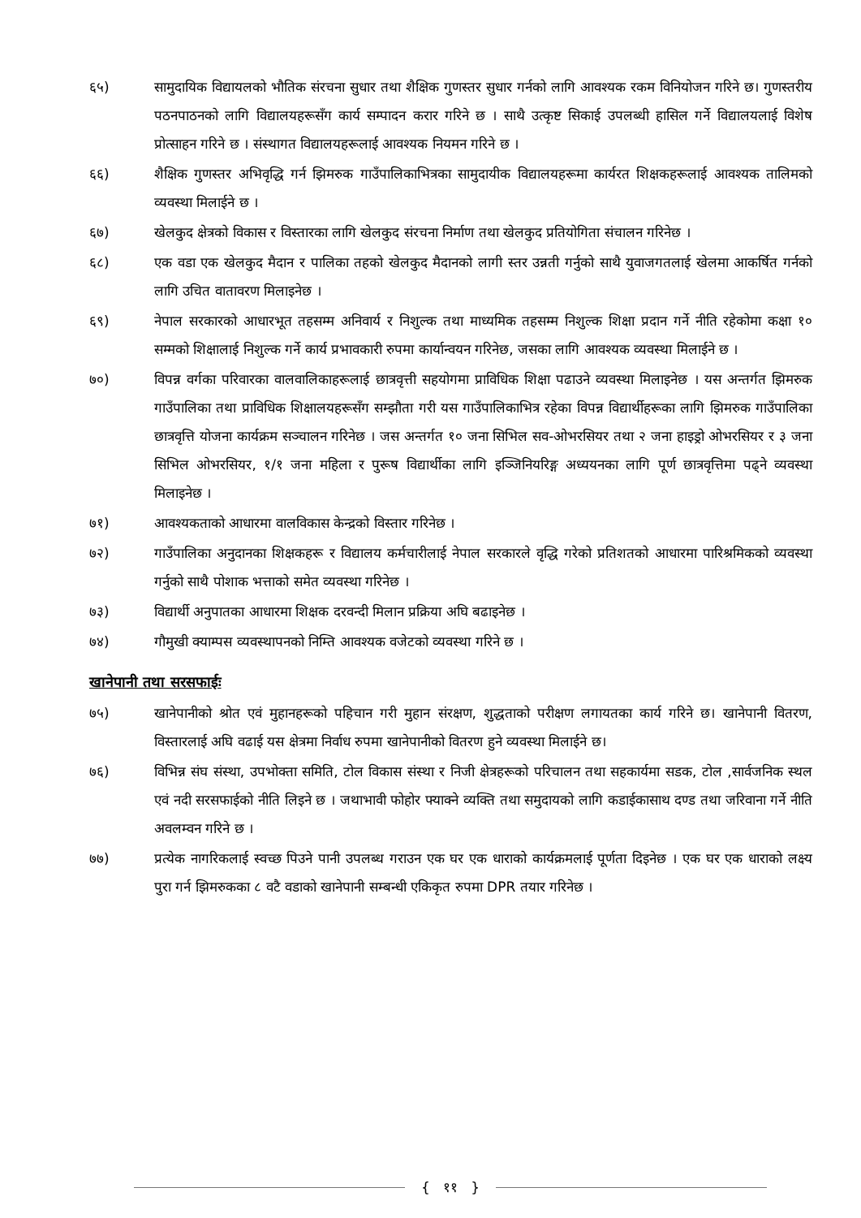६५) सामुदायिक विद्यायलको भौतिक संरचना सुधार तथा शैक्षिक गुणस्तर सुधार गर्नको लागि आवश्यक रकम विनियोजन गरिने छ। गुणस्तरीय पठनपाठनको लागि विद्यालयहरूसँग कार्य सम्पादन करार गरिने छ । साथै उत्कृष्ट सिकाई उपलब्धी हासिल गर्ने विद्यालयलाई विशेष प्रोत्साहन गरिने छ । संस्थागत विद्यालयहरूलाई आवश्यक नियमन गरिने छ ।
६६) शैक्षिक गुणस्तर अभिवृद्धि गर्न झिमरुक गाउँपालिकाभित्रका सामुदायीक विद्यालयहरूमा कार्यरत शिक्षकहरूलाई आवश्यक तालिमको व्यवस्था मिलाईने छ ।
६७) खेलकुद क्षेत्रको विकास र विस्तारका लागि खेलकुद संरचना निर्माण तथा खेलकुद प्रतियोगिता संचालन गरिनेछ ।
६८) एक वडा एक खेलकुद मैदान र पालिका तहको खेलकुद मैदानको लागी स्तर उन्नती गर्नुको साथै युवाजगतलाई खेलमा आकर्षित गर्नको लागि उचित वातावरण मिलाइनेछ ।
६९) नेपाल सरकारको आधारभूत तहसम्म अनिवार्य र निशुल्क तथा माध्यमिक तहसम्म निशुल्क शिक्षा प्रदान गर्ने नीति रहेकोमा कक्षा १० सम्मको शिक्षालाई निशुल्क गर्ने कार्य प्रभावकारी रुपमा कार्यान्वयन गरिनेछ, जसका लागि आवश्यक व्यवस्था मिलाईने छ ।
७०) विपन्न वर्गका परिवारका वालवालिकाहरूलाई छात्रवृत्ती सहयोगमा प्राविधिक शिक्षा पढाउने व्यवस्था मिलाइनेछ । यस अन्तर्गत झिमरुक गाउँपालिका तथा प्राविधिक शिक्षालयहरूसँग सम्झौता गरी यस गाउँपालिकाभित्र रहेका विपन्न विद्यार्थीहरूका लागि झिमरुक गाउँपालिका छात्रवृत्ति योजना कार्यक्रम सञ्चालन गरिनेछ । जस अन्तर्गत १० जना सिभिल सव-ओभरसियर तथा २ जना हाइड्रो ओभरसियर र ३ जना सिभिल ओभरसियर, १/१ जना महिला र पुरूष विद्यार्थीका लागि इञ्जिनियरिङ्ग अध्ययनका लागि पूर्ण छात्रवृत्तिमा पढ्ने व्यवस्था मिलाइनेछ ।
७१) आवश्यकताको आधारमा वालविकास केन्द्रको विस्तार गरिनेछ ।
७२) गाउँपालिका अनुदानका शिक्षकहरू र विद्यालय कर्मचारीलाई नेपाल सरकारले वृद्धि गरेको प्रतिशतको आधारमा पारिश्रमिकको व्यवस्था गर्नुको साथै पोशाक भत्ताको समेत व्यवस्था गरिनेछ ।
७३) विद्यार्थी अनुपातका आधारमा शिक्षक दरवन्दी मिलान प्रक्रिया अघि बढाइनेछ ।
७४) गौमुखी क्याम्पस व्यवस्थापनको निम्ति आवश्यक वजेटको व्यवस्था गरिने छ ।
खानेपानी तथा सरसफाईः
७५) खानेपानीको श्रोत एवं मुहानहरूको पहिचान गरी मुहान संरक्षण, शुद्धताको परीक्षण लगायतका कार्य गरिने छ। खानेपानी वितरण, विस्तारलाई अघि वढाई यस क्षेत्रमा निर्वाध रुपमा खानेपानीको वितरण हुने व्यवस्था मिलाईने छ।
७६) विभिन्न संघ संस्था, उपभोक्ता समिति, टोल विकास संस्था र निजी क्षेत्रहरूको परिचालन तथा सहकार्यमा सडक, टोल ,सार्वजनिक स्थल एवं नदी सरसफाईको नीति लिइने छ । जथाभावी फोहोर फ्याक्ने व्यक्ति तथा समुदायको लागि कडाईकासाथ दण्ड तथा जरिवाना गर्ने नीति अवलम्वन गरिने छ ।
७७) प्रत्येक नागरिकलाई स्वच्छ पिउने पानी उपलब्ध गराउन एक घर एक धाराको कार्यक्रमलाई पूर्णता दिइनेछ । एक घर एक धाराको लक्ष्य पुरा गर्न झिमरुकका ८ वटै वडाको खानेपानी सम्बन्धी एकिकृत रुपमा DPR तयार गरिनेछ ।
{ ११ }